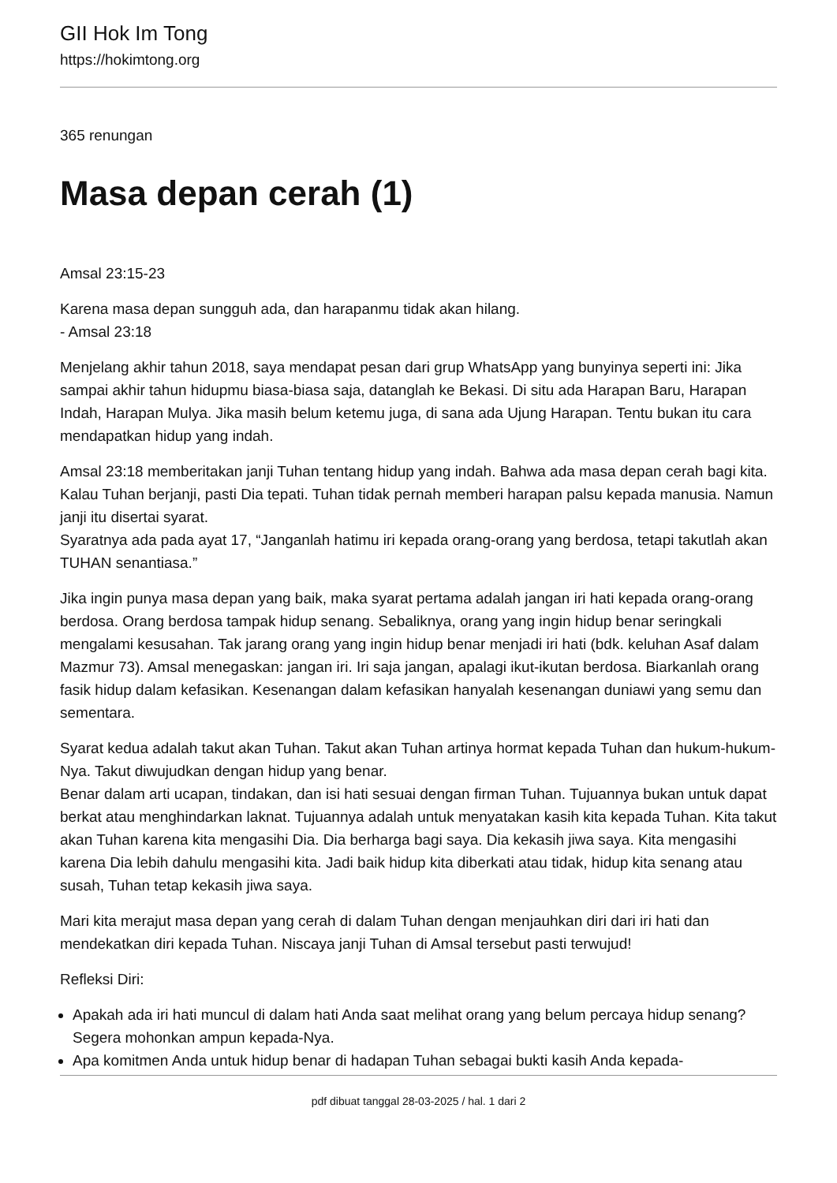GII Hok Im Tong
https://hokimtong.org
365 renungan
Masa depan cerah (1)
Amsal 23:15-23
Karena masa depan sungguh ada, dan harapanmu tidak akan hilang.
- Amsal 23:18
Menjelang akhir tahun 2018, saya mendapat pesan dari grup WhatsApp yang bunyinya seperti ini: Jika sampai akhir tahun hidupmu biasa-biasa saja, datanglah ke Bekasi. Di situ ada Harapan Baru, Harapan Indah, Harapan Mulya. Jika masih belum ketemu juga, di sana ada Ujung Harapan. Tentu bukan itu cara mendapatkan hidup yang indah.
Amsal 23:18 memberitakan janji Tuhan tentang hidup yang indah. Bahwa ada masa depan cerah bagi kita. Kalau Tuhan berjanji, pasti Dia tepati. Tuhan tidak pernah memberi harapan palsu kepada manusia. Namun janji itu disertai syarat.
Syaratnya ada pada ayat 17, “Janganlah hatimu iri kepada orang-orang yang berdosa, tetapi takutlah akan TUHAN senantiasa.”
Jika ingin punya masa depan yang baik, maka syarat pertama adalah jangan iri hati kepada orang-orang berdosa. Orang berdosa tampak hidup senang. Sebaliknya, orang yang ingin hidup benar seringkali mengalami kesusahan. Tak jarang orang yang ingin hidup benar menjadi iri hati (bdk. keluhan Asaf dalam Mazmur 73). Amsal menegaskan: jangan iri. Iri saja jangan, apalagi ikut-ikutan berdosa. Biarkanlah orang fasik hidup dalam kefasikan. Kesenangan dalam kefasikan hanyalah kesenangan duniawi yang semu dan sementara.
Syarat kedua adalah takut akan Tuhan. Takut akan Tuhan artinya hormat kepada Tuhan dan hukum-hukum-Nya. Takut diwujudkan dengan hidup yang benar.
Benar dalam arti ucapan, tindakan, dan isi hati sesuai dengan firman Tuhan. Tujuannya bukan untuk dapat berkat atau menghindarkan laknat. Tujuannya adalah untuk menyatakan kasih kita kepada Tuhan. Kita takut akan Tuhan karena kita mengasihi Dia. Dia berharga bagi saya. Dia kekasih jiwa saya. Kita mengasihi karena Dia lebih dahulu mengasihi kita. Jadi baik hidup kita diberkati atau tidak, hidup kita senang atau susah, Tuhan tetap kekasih jiwa saya.
Mari kita merajut masa depan yang cerah di dalam Tuhan dengan menjauhkan diri dari iri hati dan mendekatkan diri kepada Tuhan. Niscaya janji Tuhan di Amsal tersebut pasti terwujud!
Refleksi Diri:
Apakah ada iri hati muncul di dalam hati Anda saat melihat orang yang belum percaya hidup senang? Segera mohonkan ampun kepada-Nya.
Apa komitmen Anda untuk hidup benar di hadapan Tuhan sebagai bukti kasih Anda kepada-
pdf dibuat tanggal 28-03-2025 / hal. 1 dari 2